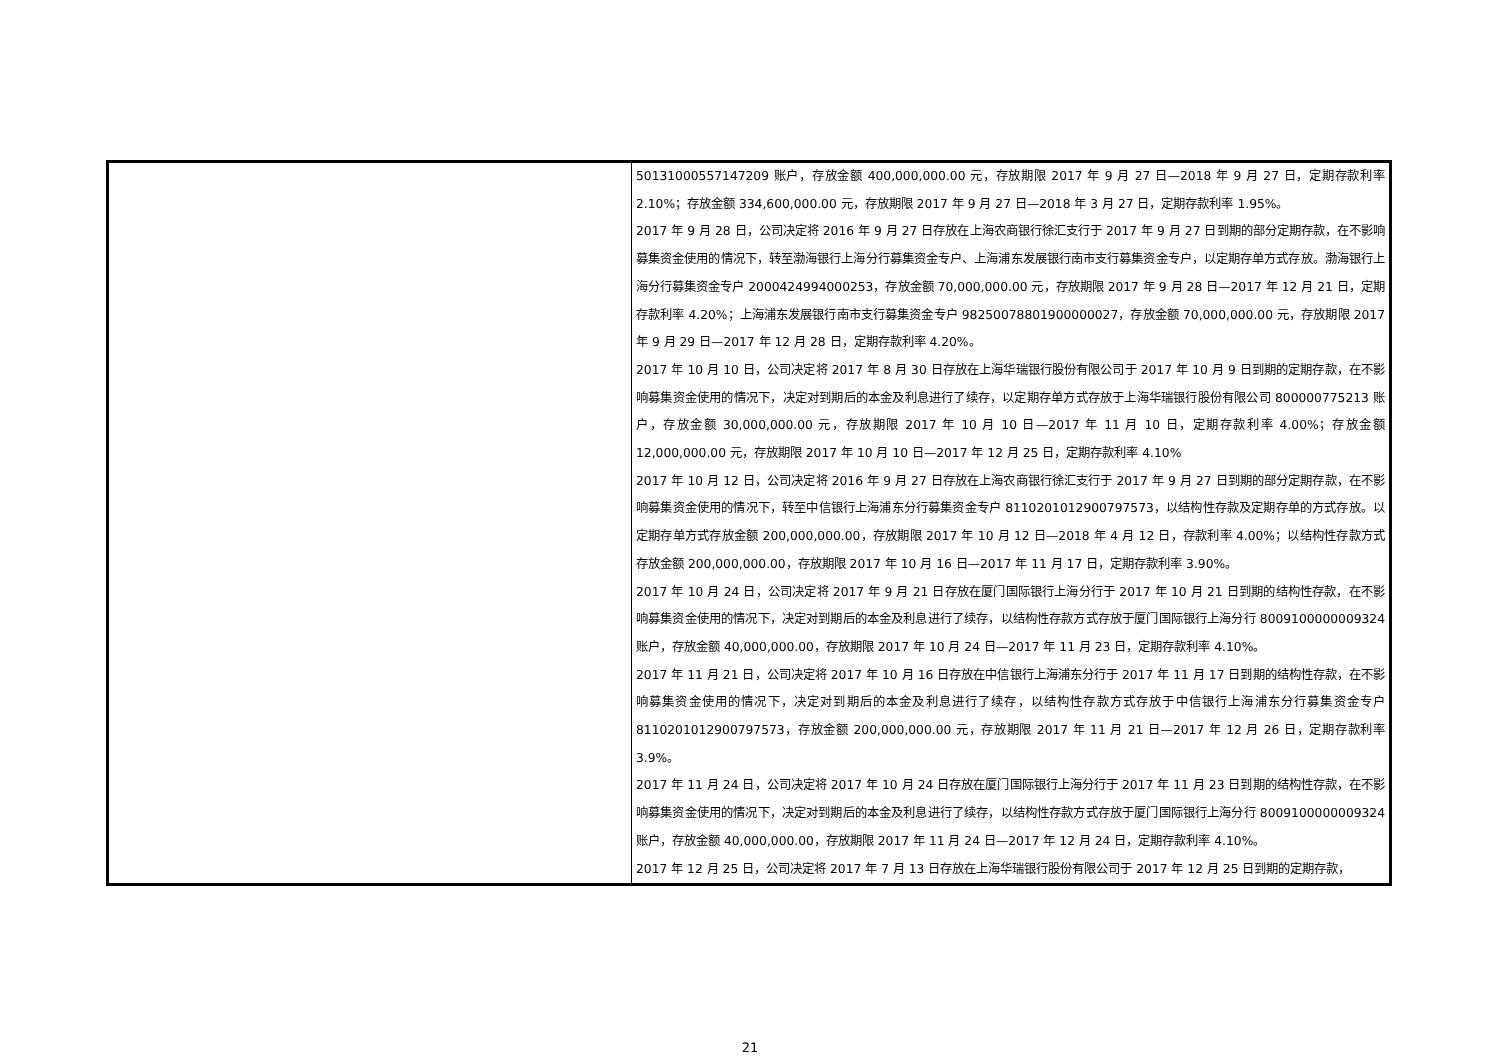| | 50131000557147209 账户，存放金额 400,000,000.00 元，存放期限 2017 年 9 月 27 日—2018 年 9 月 27 日，定期存款利率 2.10%；存放金额 334,600,000.00 元，存放期限 2017 年 9 月 27 日—2018 年 3 月 27 日，定期存款利率 1.95%。 2017 年 9 月 28 日，公司决定将 2016 年 9 月 27 日存放在上海农商银行徐汇支行于 2017 年 9 月 27 日到期的部分定期存款，在不影响募集资金使用的情况下，转至渤海银行上海分行募集资金专户、上海浦东发展银行南市支行募集资金专户，以定期存单方式存放。渤海银行上海分行募集资金专户 2000424994000253，存放金额 70,000,000.00 元，存放期限 2017 年 9 月 28 日—2017 年 12 月 21 日，定期存款利率 4.20%；上海浦东发展银行南市支行募集资金专户 98250078801900000027，存放金额 70,000,000.00 元，存放期限 2017 年 9 月 29 日—2017 年 12 月 28 日，定期存款利率 4.20%。 2017 年 10 月 10 日，公司决定将 2017 年 8 月 30 日存放在上海华瑞银行股份有限公司于 2017 年 10 月 9 日到期的定期存款，在不影响募集资金使用的情况下，决定对到期后的本金及利息进行了续存，以定期存单方式存放于上海华瑞银行股份有限公司 800000775213 账户，存放金额 30,000,000.00 元，存放期限 2017 年 10 月 10 日—2017 年 11 月 10 日，定期存款利率 4.00%；存放金额 12,000,000.00 元，存放期限 2017 年 10 月 10 日—2017 年 12 月 25 日，定期存款利率 4.10% 2017 年 10 月 12 日，公司决定将 2016 年 9 月 27 日存放在上海农商银行徐汇支行于 2017 年 9 月 27 日到期的部分定期存款，在不影响募集资金使用的情况下，转至中信银行上海浦东分行募集资金专户 8110201012900797573，以结构性存款及定期存单的方式存放。以定期存单方式存放金额 200,000,000.00，存放期限 2017 年 10 月 12 日—2018 年 4 月 12 日，存款利率 4.00%；以结构性存款方式存放金额 200,000,000.00，存放期限 2017 年 10 月 16 日—2017 年 11 月 17 日，定期存款利率 3.90%。 2017 年 10 月 24 日，公司决定将 2017 年 9 月 21 日存放在厦门国际银行上海分行于 2017 年 10 月 21 日到期的结构性存款，在不影响募集资金使用的情况下，决定对到期后的本金及利息进行了续存，以结构性存款方式存放于厦门国际银行上海分行 8009100000009324 账户，存放金额 40,000,000.00，存放期限 2017 年 10 月 24 日—2017 年 11 月 23 日，定期存款利率 4.10%。 2017 年 11 月 21 日，公司决定将 2017 年 10 月 16 日存放在中信银行上海浦东分行于 2017 年 11 月 17 日到期的结构性存款，在不影响募集资金使用的情况下，决定对到期后的本金及利息进行了续存，以结构性存款方式存放于中信银行上海浦东分行募集资金专户 8110201012900797573，存放金额 200,000,000.00 元，存放期限 2017 年 11 月 21 日—2017 年 12 月 26 日，定期存款利率 3.9%。 2017 年 11 月 24 日，公司决定将 2017 年 10 月 24 日存放在厦门国际银行上海分行于 2017 年 11 月 23 日到期的结构性存款，在不影响募集资金使用的情况下，决定对到期后的本金及利息进行了续存，以结构性存款方式存放于厦门国际银行上海分行 8009100000009324 账户，存放金额 40,000,000.00，存放期限 2017 年 11 月 24 日—2017 年 12 月 24 日，定期存款利率 4.10%。 2017 年 12 月 25 日，公司决定将 2017 年 7 月 13 日存放在上海华瑞银行股份有限公司于 2017 年 12 月 25 日到期的定期存款， |
21